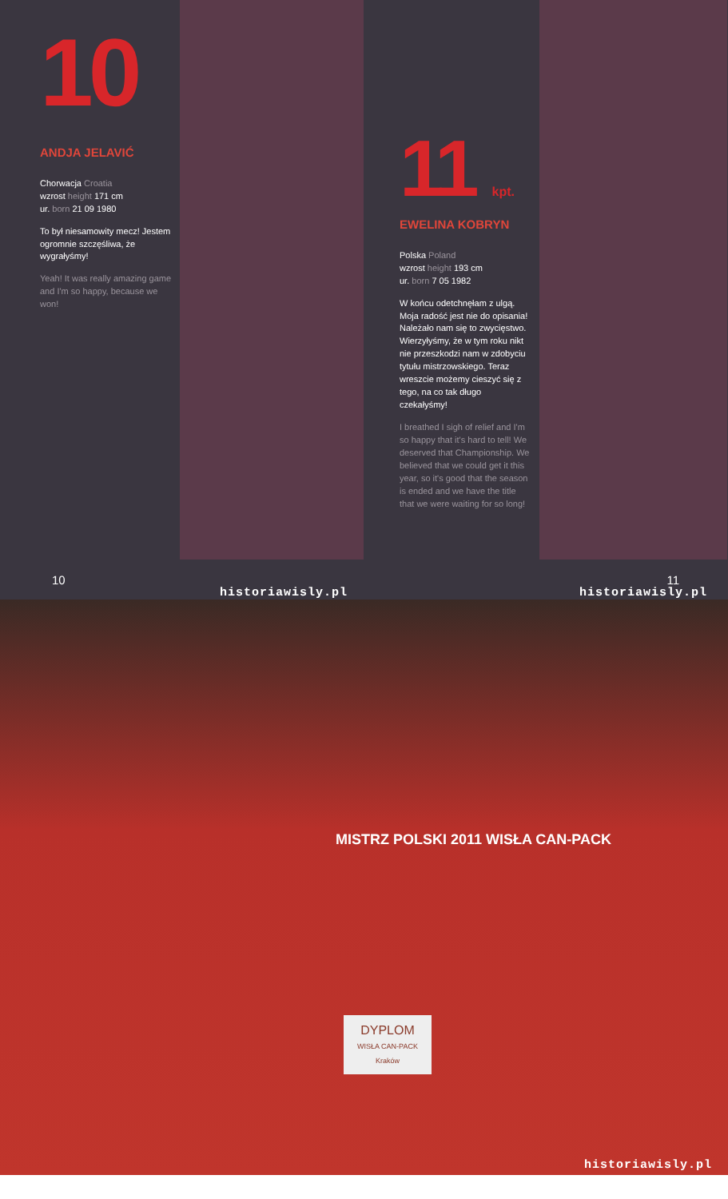10
ANDJA JELAVIĆ
Chorwacja Croatia
wzrost height 171 cm
ur. born 21 09 1980
To był niesamowity mecz! Jestem ogromnie szczęśliwa, że wygrałyśmy!
Yeah! It was really amazing game and I'm so happy, because we won!
10
historiawisly.pl
11 kpt.
EWELINA KOBRYN
Polska Poland
wzrost height 193 cm
ur. born 7 05 1982
W końcu odetchnęłam z ulgą. Moja radość jest nie do opisania! Należało nam się to zwycięstwo. Wierzyłyśmy, że w tym roku nikt nie przeszkodzi nam w zdobyciu tytułu mistrzowskiego. Teraz wreszcie możemy cieszyć się z tego, na co tak długo czekałyśmy!
I breathed I sigh of relief and I'm so happy that it's hard to tell! We deserved that Championship. We believed that we could get it this year, so it's good that the season is ended and we have the title that we were waiting for so long!
11
historiawisly.pl
DYPLOM
WISŁA CAN-PACK Kraków
MISTRZ POLSKI 2011 WISŁA CAN-PACK
historiawisly.pl